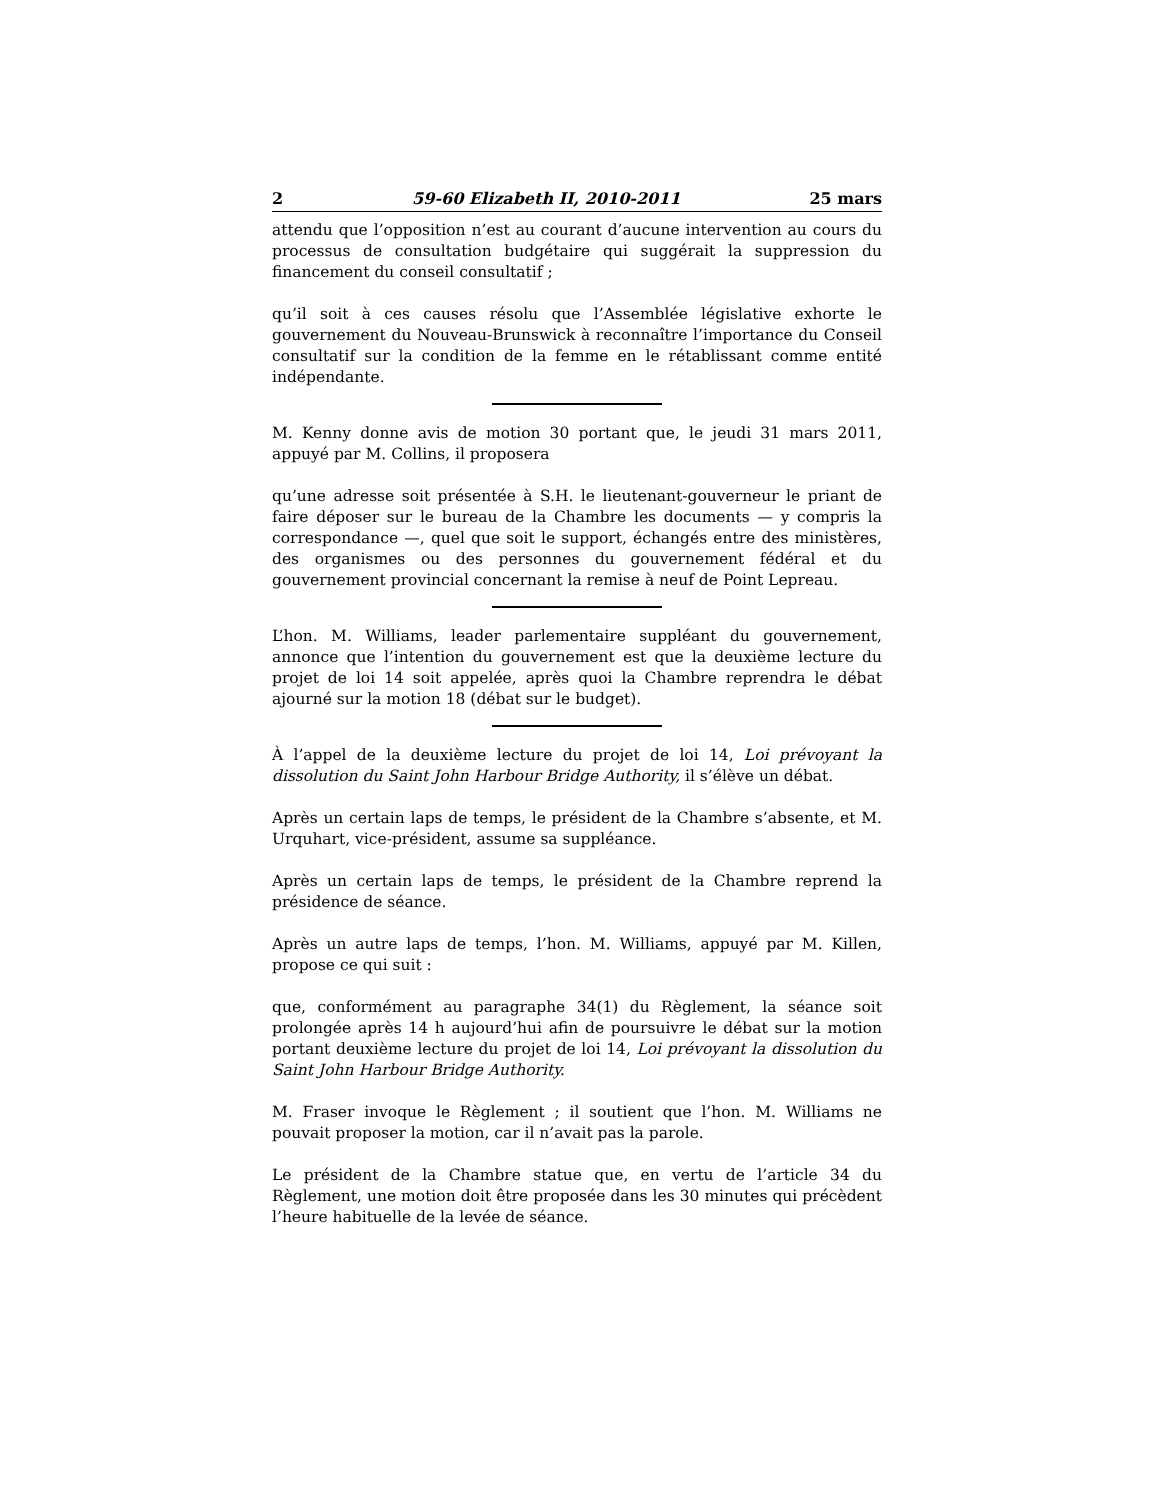2 59-60 Elizabeth II, 2010-2011 25 mars
attendu que l’opposition n’est au courant d’aucune intervention au cours du processus de consultation budgétaire qui suggérait la suppression du financement du conseil consultatif ;
qu’il soit à ces causes résolu que l’Assemblée législative exhorte le gouvernement du Nouveau-Brunswick à reconnaître l’importance du Conseil consultatif sur la condition de la femme en le rétablissant comme entité indépendante.
M. Kenny donne avis de motion 30 portant que, le jeudi 31 mars 2011, appuyé par M. Collins, il proposera
qu’une adresse soit présentée à S.H. le lieutenant-gouverneur le priant de faire déposer sur le bureau de la Chambre les documents — y compris la correspondance —, quel que soit le support, échangés entre des ministères, des organismes ou des personnes du gouvernement fédéral et du gouvernement provincial concernant la remise à neuf de Point Lepreau.
L’hon. M. Williams, leader parlementaire suppléant du gouvernement, annonce que l’intention du gouvernement est que la deuxième lecture du projet de loi 14 soit appelée, après quoi la Chambre reprendra le débat ajourné sur la motion 18 (débat sur le budget).
À l’appel de la deuxième lecture du projet de loi 14, Loi prévoyant la dissolution du Saint John Harbour Bridge Authority, il s’élève un débat.
Après un certain laps de temps, le président de la Chambre s’absente, et M. Urquhart, vice-président, assume sa suppléance.
Après un certain laps de temps, le président de la Chambre reprend la présidence de séance.
Après un autre laps de temps, l’hon. M. Williams, appuyé par M. Killen, propose ce qui suit :
que, conformément au paragraphe 34(1) du Règlement, la séance soit prolongée après 14 h aujourd’hui afin de poursuivre le débat sur la motion portant deuxième lecture du projet de loi 14, Loi prévoyant la dissolution du Saint John Harbour Bridge Authority.
M. Fraser invoque le Règlement ; il soutient que l’hon. M. Williams ne pouvait proposer la motion, car il n’avait pas la parole.
Le président de la Chambre statue que, en vertu de l’article 34 du Règlement, une motion doit être proposée dans les 30 minutes qui précèdent l’heure habituelle de la levée de séance.